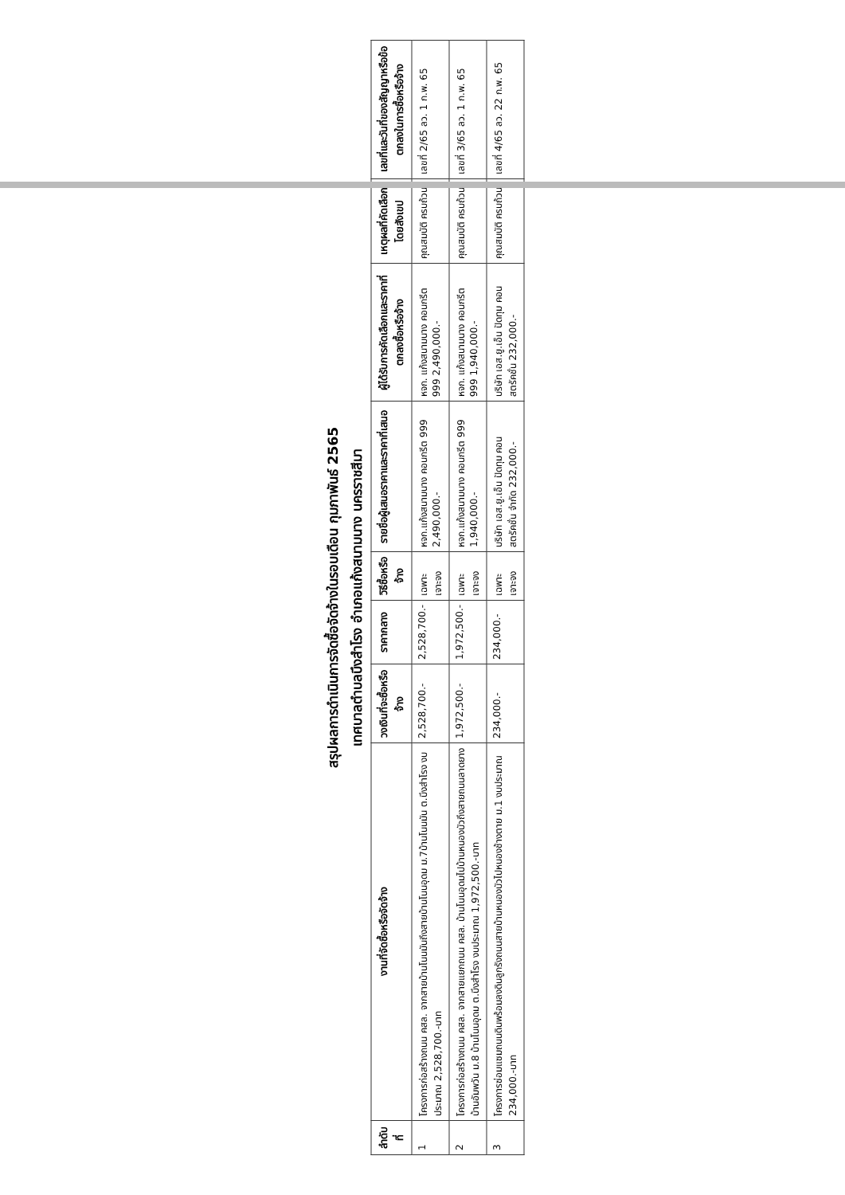สรุปผลการดำเนินการจัดซื้อจัดจ้างในรอบเดือน กุมภาพันธ์ 2565
เทศบาลตำบลบึงสำโรง อำเภอแก้งสนามนาง นครราชสีมา
| ลำดับที่ | งานที่จัดซื้อหรือจัดจ้าง | วงเงินที่จะซื้อหรือจ้าง | ราคากลาง | วิธีซื้อหรือจ้าง | รายชื่อผู้เสนอราคาและราคาที่เสนอ | ผู้ได้รับการคัดเลือกและราคาที่ตกลงซื้อหรือจ้าง | เหตุผลที่คัดเลือกโดยสังเขป | เลขที่และวันที่ของสัญญาหรือข้อตกลงในการซื้อหรือจ้าง |
| --- | --- | --- | --- | --- | --- | --- | --- | --- |
| 1 | โครงการก่อสร้างถนน คสล. จากสายบ้านโนนมันถึงสายบ้านโนนอุดม ม.7บ้านโนนมัน ต.บึงสำโรง งบประมาณ 2,528,700.-บาท | 2,528,700.- | 2,528,700.- | เฉพาะเจาะจง | หจก.แก้งสนามนาง คอนกรีต 999 2,490,000.- | หจก. แก้งสนามนาง คอนกรีต 999 2,490,000.- | คุณสมบัติ ครบถ้วน | เลขที่ 2/65 ลว. 1 ก.พ. 65 |
| 2 | โครงการก่อสร้างถนน คสล. จากสายแยกถนน คสล. บ้านโนนอุดมไปบ้านหนองบัวถึงสายถนนลาดยางบ้านอัมพวัน ม.8 บ้านโนนอุดม ต.บึงสำโรง งบประมาณ 1,972,500.-บาท | 1,972,500.- | 1,972,500.- | เฉพาะเจาะจง | หจก.แก้งสนามนาง คอนกรีต 999 1,940,000.- | หจก. แก้งสนามนาง คอนกรีต 999 1,940,000.- | คุณสมบัติ ครบถ้วน | เลขที่ 3/65 ลว. 1 ก.พ. 65 |
| 3 | โครงการซ่อมแซมถนนดินพร้อมลงดินลูกรังถนนสายบ้านหนองบัวไปหนองช้างตาย ม.1 งบประมาณ 234,000.-บาท | 234,000.- | 234,000.- | เฉพาะเจาะจง | บริษัท เอส.ยู.เอ็น ปัดทุม คอนสตรัคชั่น จำกัด 232,000.- | บริษัท เอส.ยู.เอ็น ปัดทุม คอนสตรัคชั่น 232,000.- | คุณสมบัติ ครบถ้วน | เลขที่ 4/65 ลว. 22 ก.พ. 65 |